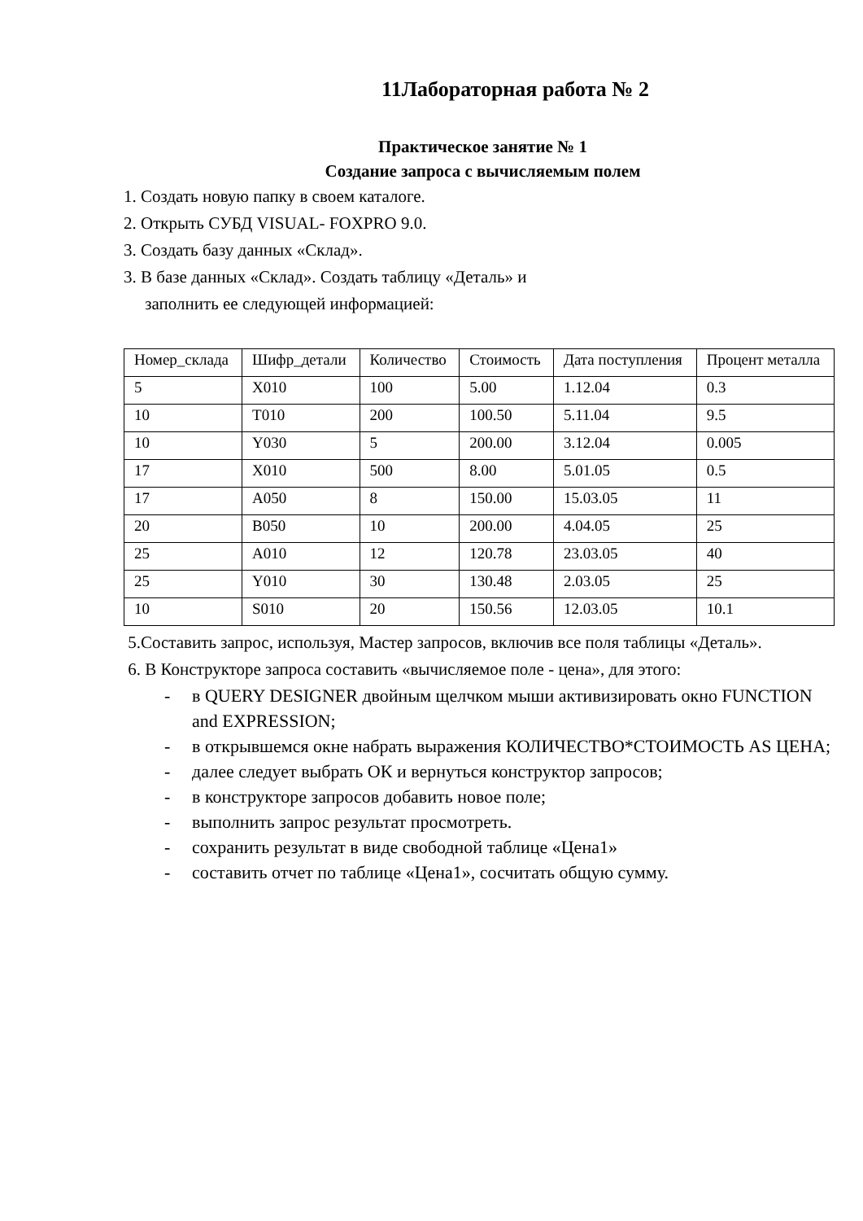11Лабораторная работа № 2
Практическое занятие № 1
Создание запроса с вычисляемым полем
1. Создать новую папку в своем каталоге.
2. Открыть СУБД VISUAL- FOXPRO 9.0.
3. Создать базу данных «Склад».
3. В базе данных «Склад». Создать таблицу «Деталь» и
заполнить ее следующей информацией:
| Номер_склада | Шифр_детали | Количество | Стоимость | Дата поступления | Процент металла |
| 5 | X010 | 100 | 5.00 | 1.12.04 | 0.3 |
| 10 | T010 | 200 | 100.50 | 5.11.04 | 9.5 |
| 10 | Y030 | 5 | 200.00 | 3.12.04 | 0.005 |
| 17 | X010 | 500 | 8.00 | 5.01.05 | 0.5 |
| 17 | A050 | 8 | 150.00 | 15.03.05 | 11 |
| 20 | B050 | 10 | 200.00 | 4.04.05 | 25 |
| 25 | A010 | 12 | 120.78 | 23.03.05 | 40 |
| 25 | Y010 | 30 | 130.48 | 2.03.05 | 25 |
| 10 | S010 | 20 | 150.56 | 12.03.05 | 10.1 |
5.Составить запрос, используя, Мастер запросов, включив все поля таблицы «Деталь».
6. В Конструкторе запроса составить «вычисляемое поле - цена», для этого:
- в QUERY DESIGNER двойным щелчком мыши активизировать окно FUNCTION and EXPRESSION;
- в открывшемся окне набрать выражения КОЛИЧЕСТВО*СТОИМОСТЬ AS ЦЕНА;
- далее следует выбрать ОК и вернуться конструктор запросов;
- в конструкторе запросов добавить новое поле;
- выполнить запрос результат просмотреть.
- сохранить результат в виде свободной таблице «Цена1»
- составить отчет по таблице «Цена1», сосчитать общую сумму.